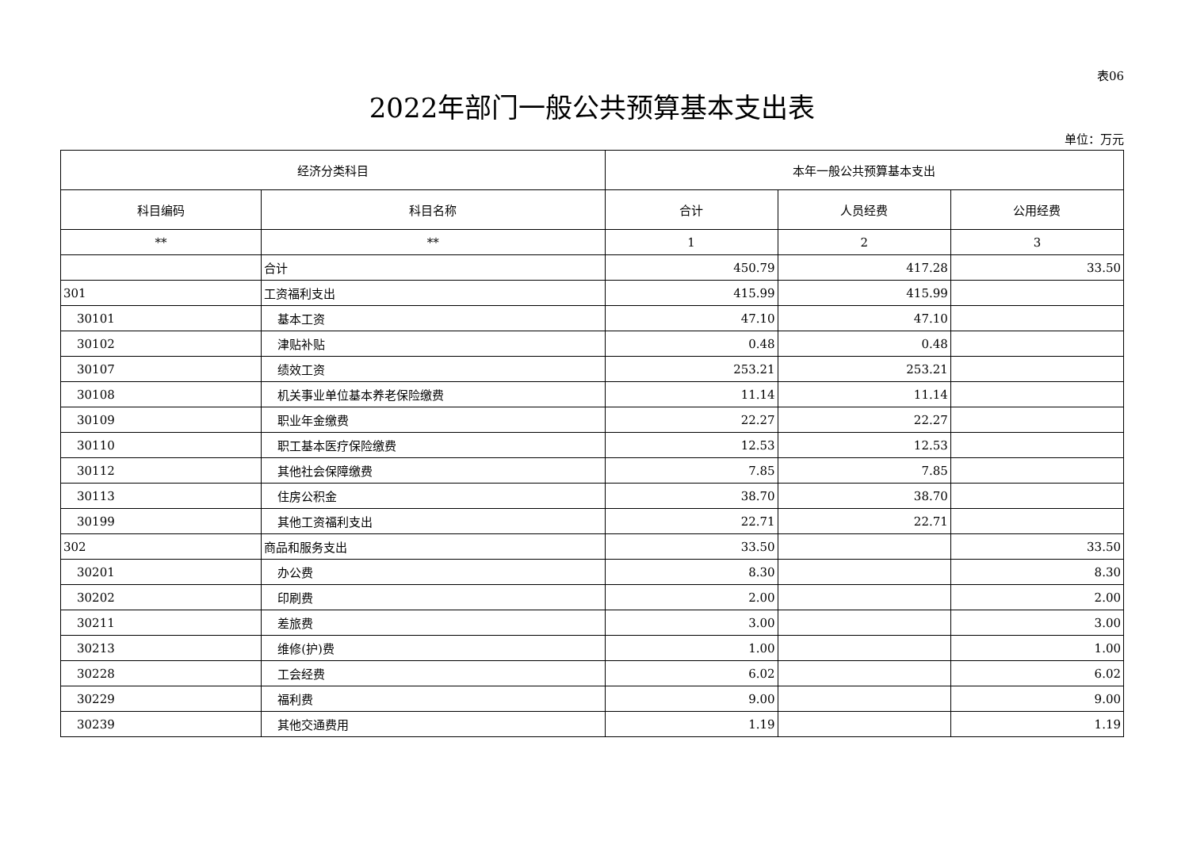表06
2022年部门一般公共预算基本支出表
单位：万元
| 经济分类科目 | | 本年一般公共预算基本支出 | | |
| --- | --- | --- | --- | --- |
| 科目编码 | 科目名称 | 合计 | 人员经费 | 公用经费 |
| ** | ** | 1 | 2 | 3 |
| | 合计 | 450.79 | 417.28 | 33.50 |
| 301 | 工资福利支出 | 415.99 | 415.99 | |
| 30101 | 基本工资 | 47.10 | 47.10 | |
| 30102 | 津贴补贴 | 0.48 | 0.48 | |
| 30107 | 绩效工资 | 253.21 | 253.21 | |
| 30108 | 机关事业单位基本养老保险缴费 | 11.14 | 11.14 | |
| 30109 | 职业年金缴费 | 22.27 | 22.27 | |
| 30110 | 职工基本医疗保险缴费 | 12.53 | 12.53 | |
| 30112 | 其他社会保障缴费 | 7.85 | 7.85 | |
| 30113 | 住房公积金 | 38.70 | 38.70 | |
| 30199 | 其他工资福利支出 | 22.71 | 22.71 | |
| 302 | 商品和服务支出 | 33.50 | | 33.50 |
| 30201 | 办公费 | 8.30 | | 8.30 |
| 30202 | 印刷费 | 2.00 | | 2.00 |
| 30211 | 差旅费 | 3.00 | | 3.00 |
| 30213 | 维修(护)费 | 1.00 | | 1.00 |
| 30228 | 工会经费 | 6.02 | | 6.02 |
| 30229 | 福利费 | 9.00 | | 9.00 |
| 30239 | 其他交通费用 | 1.19 | | 1.19 |